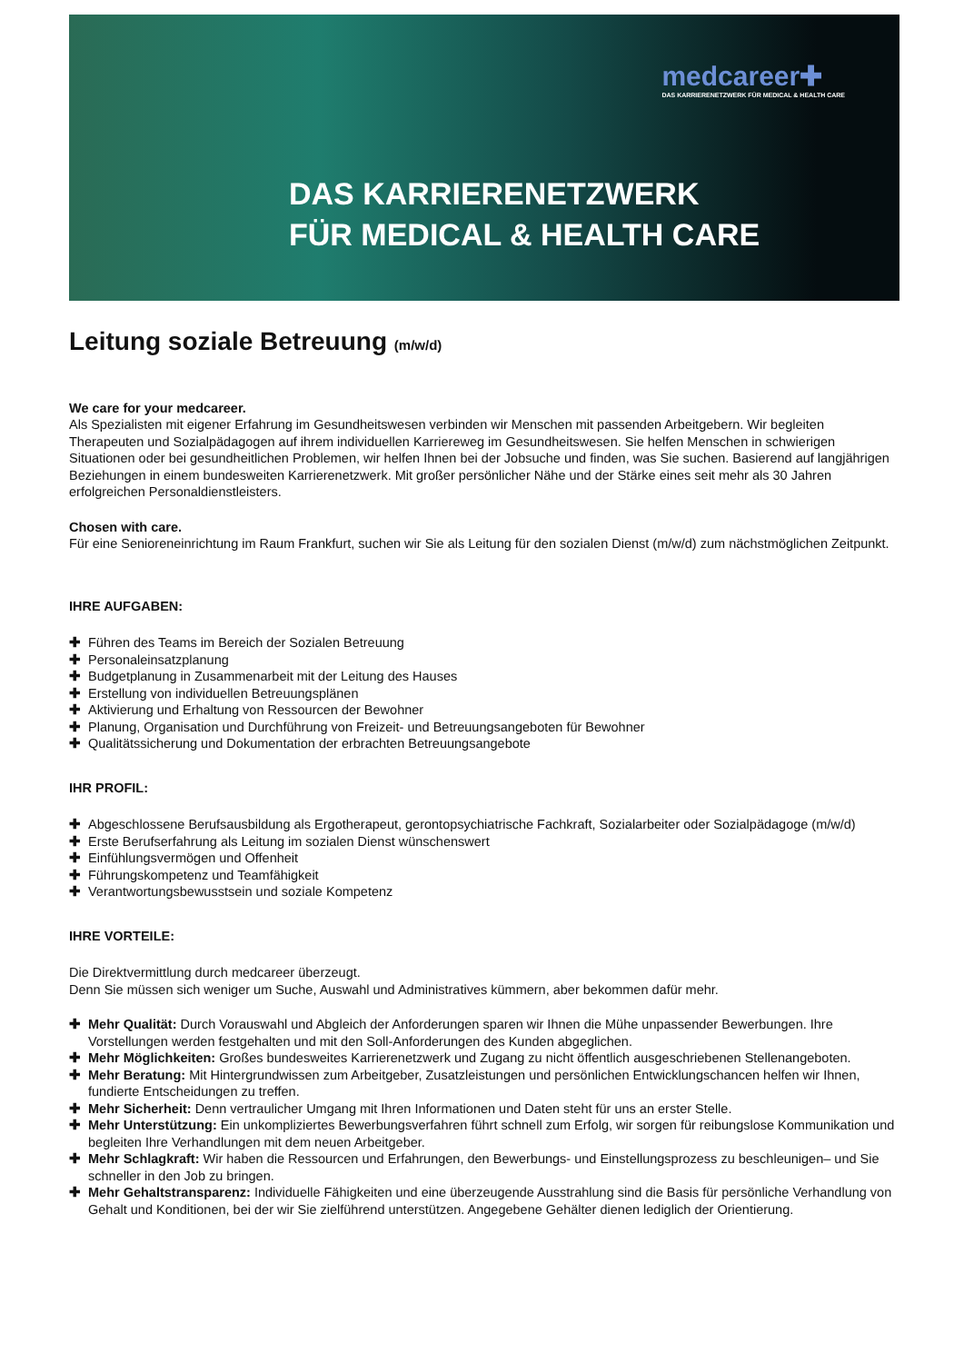medcareer✚
DAS KARRIERENETZWERK FÜR MEDICAL & HEALTH CARE
DAS KARRIERENETZWERK
FÜR MEDICAL & HEALTH CARE
Leitung soziale Betreuung (m/w/d)
We care for your medcareer.
Als Spezialisten mit eigener Erfahrung im Gesundheitswesen verbinden wir Menschen mit passenden Arbeitgebern. Wir begleiten Therapeuten und Sozialpädagogen auf ihrem individuellen Karriereweg im Gesundheitswesen. Sie helfen Menschen in schwierigen Situationen oder bei gesundheitlichen Problemen, wir helfen Ihnen bei der Jobsuche und finden, was Sie suchen. Basierend auf langjährigen Beziehungen in einem bundesweiten Karrierenetzwerk. Mit großer persönlicher Nähe und der Stärke eines seit mehr als 30 Jahren erfolgreichen Personaldienstleisters.
Chosen with care.
Für eine Senioreneinrichtung im Raum Frankfurt, suchen wir Sie als Leitung für den sozialen Dienst (m/w/d) zum nächstmöglichen Zeitpunkt.
IHRE AUFGABEN:
✚ Führen des Teams im Bereich der Sozialen Betreuung
✚ Personaleinsatzplanung
✚ Budgetplanung in Zusammenarbeit mit der Leitung des Hauses
✚ Erstellung von individuellen Betreuungsplänen
✚ Aktivierung und Erhaltung von Ressourcen der Bewohner
✚ Planung, Organisation und Durchführung von Freizeit- und Betreuungsangeboten für Bewohner
✚ Qualitätssicherung und Dokumentation der erbrachten Betreuungsangebote
IHR PROFIL:
✚ Abgeschlossene Berufsausbildung als Ergotherapeut, gerontopsychiatrische Fachkraft, Sozialarbeiter oder Sozialpädagoge (m/w/d)
✚ Erste Berufserfahrung als Leitung im sozialen Dienst wünschenswert
✚ Einfühlungsvermögen und Offenheit
✚ Führungskompetenz und Teamfähigkeit
✚ Verantwortungsbewusstsein und soziale Kompetenz
IHRE VORTEILE:
Die Direktvermittlung durch medcareer überzeugt.
Denn Sie müssen sich weniger um Suche, Auswahl und Administratives kümmern, aber bekommen dafür mehr.
✚ Mehr Qualität: Durch Vorauswahl und Abgleich der Anforderungen sparen wir Ihnen die Mühe unpassender Bewerbungen. Ihre Vorstellungen werden festgehalten und mit den Soll-Anforderungen des Kunden abgeglichen.
✚ Mehr Möglichkeiten: Großes bundesweites Karrierenetzwerk und Zugang zu nicht öffentlich ausgeschriebenen Stellenangeboten.
✚ Mehr Beratung: Mit Hintergrundwissen zum Arbeitgeber, Zusatzleistungen und persönlichen Entwicklungschancen helfen wir Ihnen, fundierte Entscheidungen zu treffen.
✚ Mehr Sicherheit: Denn vertraulicher Umgang mit Ihren Informationen und Daten steht für uns an erster Stelle.
✚ Mehr Unterstützung: Ein unkompliziertes Bewerbungsverfahren führt schnell zum Erfolg, wir sorgen für reibungslose Kommunikation und begleiten Ihre Verhandlungen mit dem neuen Arbeitgeber.
✚ Mehr Schlagkraft: Wir haben die Ressourcen und Erfahrungen, den Bewerbungs- und Einstellungsprozess zu beschleunigen– und Sie schneller in den Job zu bringen.
✚ Mehr Gehaltstransparenz: Individuelle Fähigkeiten und eine überzeugende Ausstrahlung sind die Basis für persönliche Verhandlung von Gehalt und Konditionen, bei der wir Sie zielführend unterstützen. Angegebene Gehälter dienen lediglich der Orientierung.